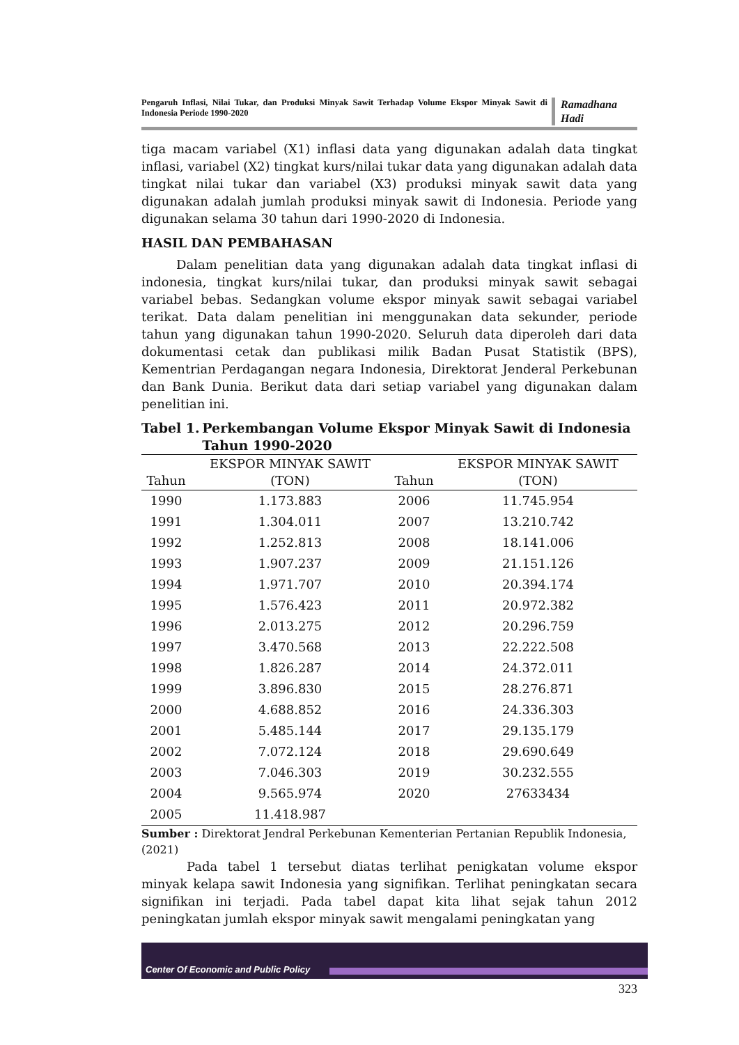Pengaruh Inflasi, Nilai Tukar, dan Produksi Minyak Sawit Terhadap Volume Ekspor Minyak Sawit di Indonesia Periode 1990-2020
Ramadhana Hadi
tiga macam variabel (X1) inflasi data yang digunakan adalah data tingkat inflasi, variabel (X2) tingkat kurs/nilai tukar data yang digunakan adalah data tingkat nilai tukar dan variabel (X3) produksi minyak sawit data yang digunakan adalah jumlah produksi minyak sawit di Indonesia. Periode yang digunakan selama 30 tahun dari 1990-2020 di Indonesia.
HASIL DAN PEMBAHASAN
Dalam penelitian data yang digunakan adalah data tingkat inflasi di indonesia, tingkat kurs/nilai tukar, dan produksi minyak sawit sebagai variabel bebas. Sedangkan volume ekspor minyak sawit sebagai variabel terikat. Data dalam penelitian ini menggunakan data sekunder, periode tahun yang digunakan tahun 1990-2020. Seluruh data diperoleh dari data dokumentasi cetak dan publikasi milik Badan Pusat Statistik (BPS), Kementrian Perdagangan negara Indonesia, Direktorat Jenderal Perkebunan dan Bank Dunia. Berikut data dari setiap variabel yang digunakan dalam penelitian ini.
Tabel 1. Perkembangan Volume Ekspor Minyak Sawit di Indonesia Tahun 1990-2020
| Tahun | EKSPOR MINYAK SAWIT (TON) | Tahun | EKSPOR MINYAK SAWIT (TON) |
| --- | --- | --- | --- |
| 1990 | 1.173.883 | 2006 | 11.745.954 |
| 1991 | 1.304.011 | 2007 | 13.210.742 |
| 1992 | 1.252.813 | 2008 | 18.141.006 |
| 1993 | 1.907.237 | 2009 | 21.151.126 |
| 1994 | 1.971.707 | 2010 | 20.394.174 |
| 1995 | 1.576.423 | 2011 | 20.972.382 |
| 1996 | 2.013.275 | 2012 | 20.296.759 |
| 1997 | 3.470.568 | 2013 | 22.222.508 |
| 1998 | 1.826.287 | 2014 | 24.372.011 |
| 1999 | 3.896.830 | 2015 | 28.276.871 |
| 2000 | 4.688.852 | 2016 | 24.336.303 |
| 2001 | 5.485.144 | 2017 | 29.135.179 |
| 2002 | 7.072.124 | 2018 | 29.690.649 |
| 2003 | 7.046.303 | 2019 | 30.232.555 |
| 2004 | 9.565.974 | 2020 | 27633434 |
| 2005 | 11.418.987 | | |
Sumber : Direktorat Jendral Perkebunan Kementerian Pertanian Republik Indonesia, (2021)
Pada tabel 1 tersebut diatas terlihat penigkatan volume ekspor minyak kelapa sawit Indonesia yang signifikan. Terlihat peningkatan secara signifikan ini terjadi. Pada tabel dapat kita lihat sejak tahun 2012 peningkatan jumlah ekspor minyak sawit mengalami peningkatan yang
Center Of Economic and Public Policy
323